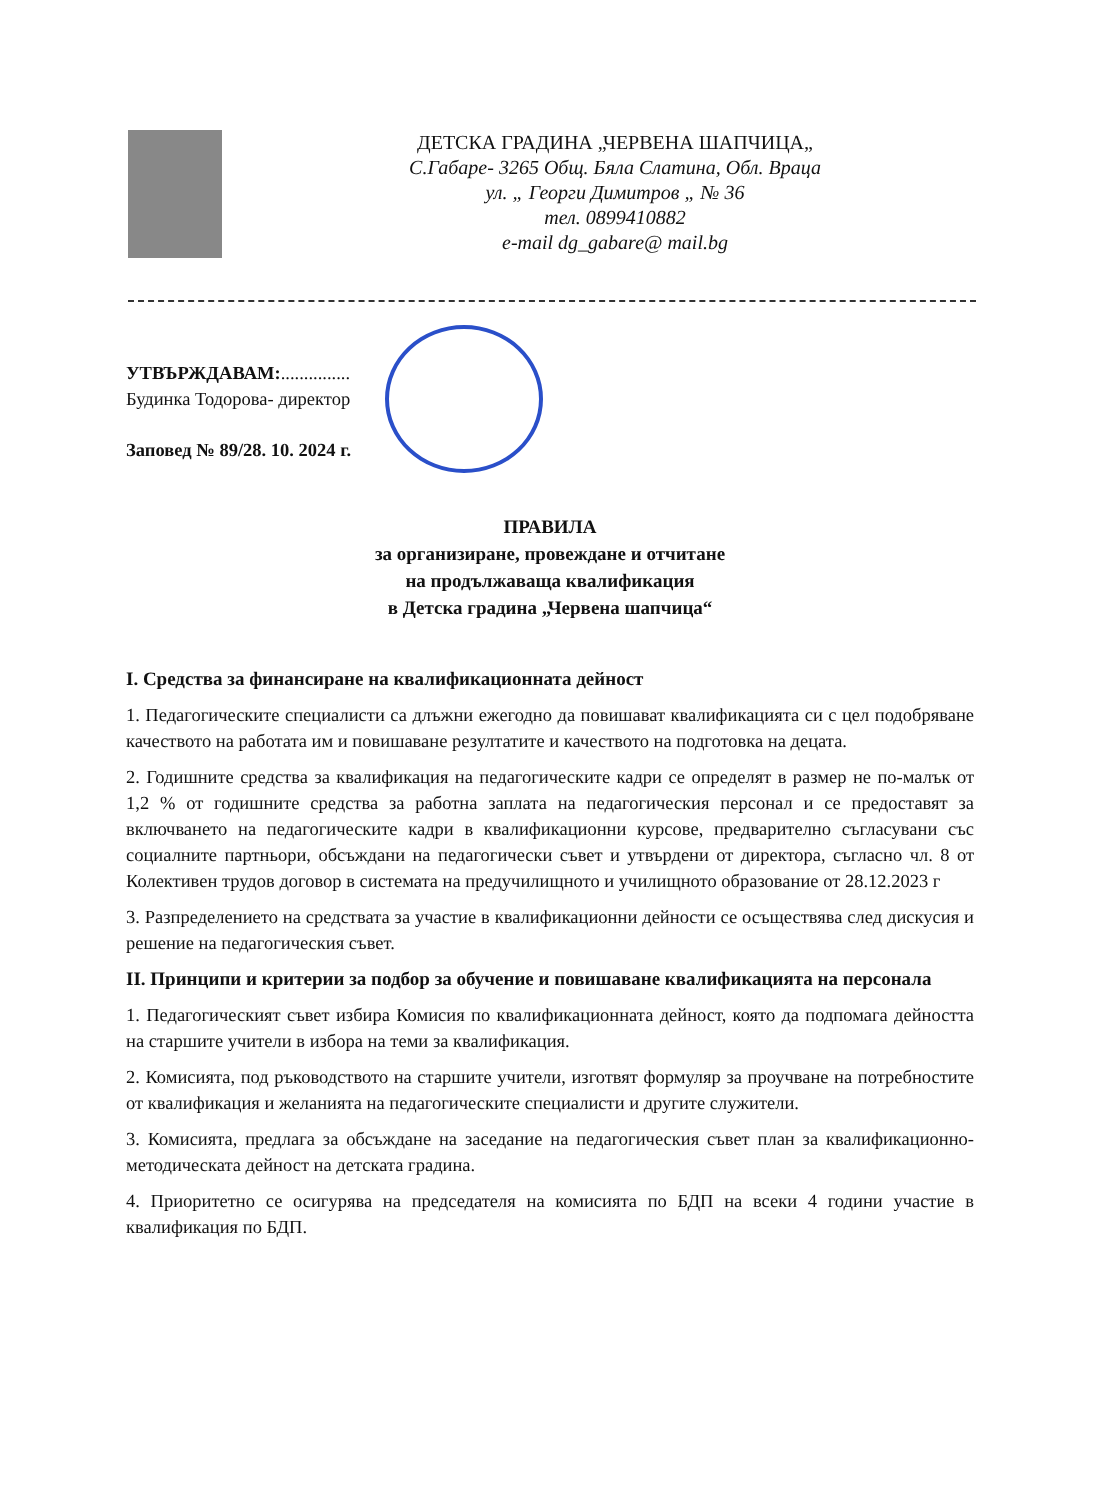ДЕТСКА ГРАДИНА „ЧЕРВЕНА ШАПЧИЦА„
С.Габаре- 3265 Общ. Бяла Слатина, Обл. Враца
ул. „ Георги Димитров „ № 36
тел. 0899410882
e-mail dg_gabare@ mail.bg
УТВЪРЖДАВАМ:...............
Будинка Тодорова- директор
Заповед № 89/28. 10. 2024 г.
ПРАВИЛА
за организиране, провеждане и отчитане
на продължаваща квалификация
в Детска градина „Червена шапчица“
I. Средства за финансиране на квалификационната дейност
1. Педагогическите специалисти са длъжни ежегодно да повишават квалификацията си с цел подобряване качеството на работата им и повишаване резултатите и качеството на подготовка на децата.
2. Годишните средства за квалификация на педагогическите кадри се определят в размер не по-малък от 1,2 % от годишните средства за работна заплата на педагогическия персонал и се предоставят за включването на педагогическите кадри в квалификационни курсове, предварително съгласувани със социалните партньори, обсъждани на педагогически съвет и утвърдени от директора, съгласно чл. 8 от Колективен трудов договор в системата на предучилищното и училищното образование от 28.12.2023 г
3. Разпределението на средствата за участие в квалификационни дейности се осъществява след дискусия и решение на педагогическия съвет.
II. Принципи и критерии за подбор за обучение и повишаване квалификацията на персонала
1. Педагогическият съвет избира Комисия по квалификационната дейност, която да подпомага дейността на старшите учители в избора на теми за квалификация.
2. Комисията, под ръководството на старшите учители, изготвят формуляр за проучване на потребностите от квалификация и желанията на педагогическите специалисти и другите служители.
3. Комисията, предлага за обсъждане на заседание на педагогическия съвет план за квалификационно-методическата дейност на детската градина.
4. Приоритетно се осигурява на председателя на комисията по БДП на всеки 4 години участие в квалификация по БДП.